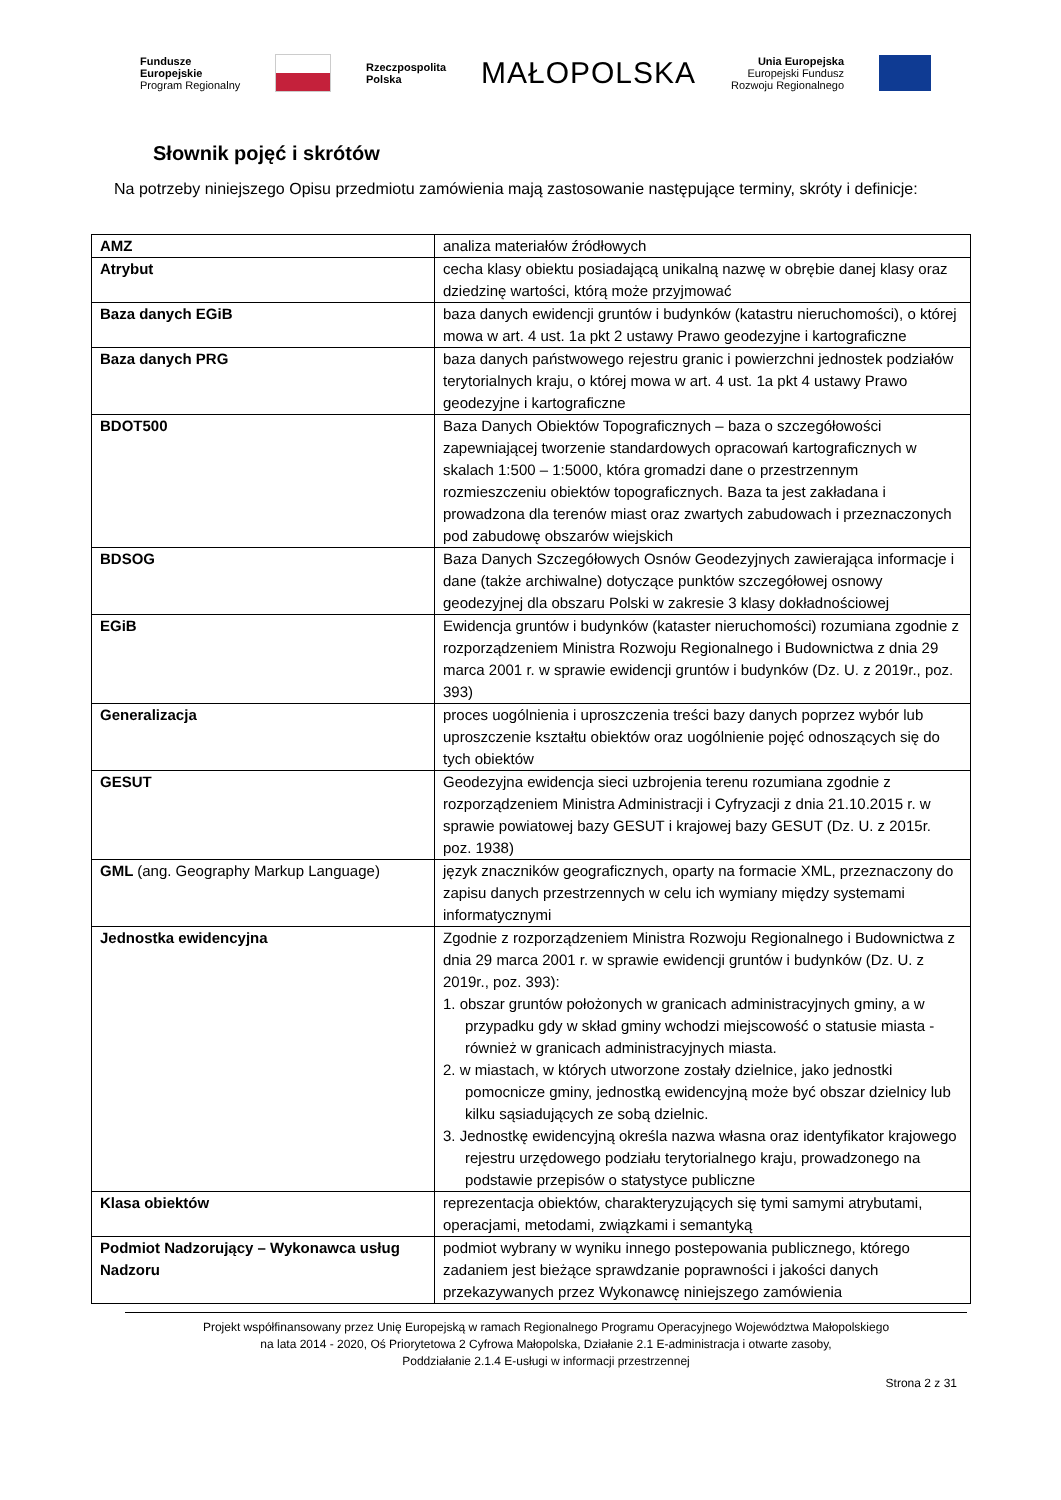Fundusze
Europejskie
Program Regionalny
Rzeczpospolita
Polska
MAŁOPOLSKA
Unia Europejska
Europejski Fundusz
Rozwoju Regionalnego
Słownik pojęć i skrótów
Na potrzeby niniejszego Opisu przedmiotu zamówienia mają zastosowanie następujące terminy, skróty i definicje:
| AMZ | analiza materiałów źródłowych |
| Atrybut | cecha klasy obiektu posiadającą unikalną nazwę w obrębie danej klasy oraz dziedzinę wartości, którą może przyjmować |
| Baza danych EGiB | baza danych ewidencji gruntów i budynków (katastru nieruchomości), o której mowa w art. 4 ust. 1a pkt 2 ustawy Prawo geodezyjne i kartograficzne |
| Baza danych PRG | baza danych państwowego rejestru granic i powierzchni jednostek podziałów terytorialnych kraju, o której mowa w art. 4 ust. 1a pkt 4 ustawy Prawo geodezyjne i kartograficzne |
| BDOT500 | Baza Danych Obiektów Topograficznych – baza o szczegółowości zapewniającej tworzenie standardowych opracowań kartograficznych w skalach 1:500 – 1:5000, która gromadzi dane o przestrzennym rozmieszczeniu obiektów topograficznych. Baza ta jest zakładana i prowadzona dla terenów miast oraz zwartych zabudowach i przeznaczonych pod zabudowę obszarów wiejskich |
| BDSOG | Baza Danych Szczegółowych Osnów Geodezyjnych zawierająca informacje i dane (także archiwalne) dotyczące punktów szczegółowej osnowy geodezyjnej dla obszaru Polski w zakresie 3 klasy dokładnościowej |
| EGiB | Ewidencja gruntów i budynków (kataster nieruchomości) rozumiana zgodnie z rozporządzeniem Ministra Rozwoju Regionalnego i Budownictwa z dnia 29 marca 2001 r. w sprawie ewidencji gruntów i budynków (Dz. U. z 2019r., poz. 393) |
| Generalizacja | proces uogólnienia i uproszczenia treści bazy danych poprzez wybór lub uproszczenie kształtu obiektów oraz uogólnienie pojęć odnoszących się do tych obiektów |
| GESUT | Geodezyjna ewidencja sieci uzbrojenia terenu rozumiana zgodnie z rozporządzeniem Ministra Administracji i Cyfryzacji z dnia 21.10.2015 r. w sprawie powiatowej bazy GESUT i krajowej bazy GESUT (Dz. U. z 2015r. poz. 1938) |
| GML (ang. Geography Markup Language) | język znaczników geograficznych, oparty na formacie XML, przeznaczony do zapisu danych przestrzennych w celu ich wymiany między systemami informatycznymi |
| Jednostka ewidencyjna | Zgodnie z rozporządzeniem Ministra Rozwoju Regionalnego i Budownictwa z dnia 29 marca 2001 r. w sprawie ewidencji gruntów i budynków (Dz. U. z 2019r., poz. 393): 1. obszar gruntów położonych w granicach administracyjnych gminy, a w przypadku gdy w skład gminy wchodzi miejscowość o statusie miasta - również w granicach administracyjnych miasta. 2. w miastach, w których utworzone zostały dzielnice, jako jednostki pomocnicze gminy, jednostką ewidencyjną może być obszar dzielnicy lub kilku sąsiadujących ze sobą dzielnic. 3. Jednostkę ewidencyjną określa nazwa własna oraz identyfikator krajowego rejestru urzędowego podziału terytorialnego kraju, prowadzonego na podstawie przepisów o statystyce publiczne |
| Klasa obiektów | reprezentacja obiektów, charakteryzujących się tymi samymi atrybutami, operacjami, metodami, związkami i semantyką |
| Podmiot Nadzorujący – Wykonawca usług Nadzoru | podmiot wybrany w wyniku innego postepowania publicznego, którego zadaniem jest bieżące sprawdzanie poprawności i jakości danych przekazywanych przez Wykonawcę niniejszego zamówienia |
Projekt współfinansowany przez Unię Europejską w ramach Regionalnego Programu Operacyjnego Województwa Małopolskiego
na lata 2014 - 2020, Oś Priorytetowa 2 Cyfrowa Małopolska, Działanie 2.1 E-administracja i otwarte zasoby,
Poddziałanie 2.1.4 E-usługi w informacji przestrzennej
Strona 2 z 31